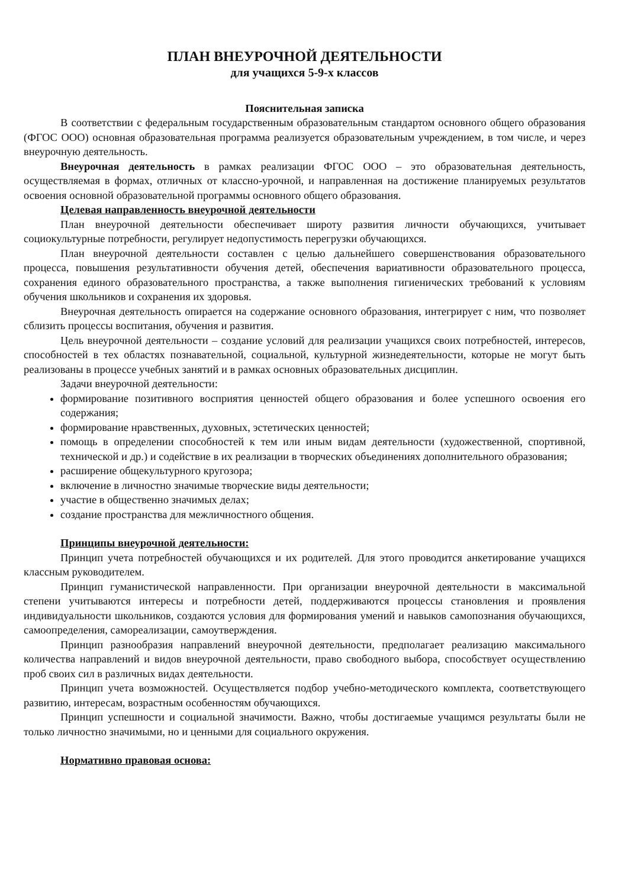ПЛАН ВНЕУРОЧНОЙ ДЕЯТЕЛЬНОСТИ
для учащихся 5-9-х классов
Пояснительная записка
В соответствии с федеральным государственным образовательным стандартом основного общего образования (ФГОС ООО) основная образовательная программа реализуется образовательным учреждением, в том числе, и через внеурочную деятельность.
Внеурочная деятельность в рамках реализации ФГОС ООО – это образовательная деятельность, осуществляемая в формах, отличных от классно-урочной, и направленная на достижение планируемых результатов освоения основной образовательной программы основного общего образования.
Целевая направленность внеурочной деятельности
План внеурочной деятельности обеспечивает широту развития личности обучающихся, учитывает социокультурные потребности, регулирует недопустимость перегрузки обучающихся.
План внеурочной деятельности составлен с целью дальнейшего совершенствования образовательного процесса, повышения результативности обучения детей, обеспечения вариативности образовательного процесса, сохранения единого образовательного пространства, а также выполнения гигиенических требований к условиям обучения школьников и сохранения их здоровья.
Внеурочная деятельность опирается на содержание основного образования, интегрирует с ним, что позволяет сблизить процессы воспитания, обучения и развития.
Цель внеурочной деятельности – создание условий для реализации учащихся своих потребностей, интересов, способностей в тех областях познавательной, социальной, культурной жизнедеятельности, которые не могут быть реализованы в процессе учебных занятий и в рамках основных образовательных дисциплин.
Задачи внеурочной деятельности:
формирование позитивного восприятия ценностей общего образования и более успешного освоения его содержания;
формирование нравственных, духовных, эстетических ценностей;
помощь в определении способностей к тем или иным видам деятельности (художественной, спортивной, технической и др.) и содействие в их реализации в творческих объединениях дополнительного образования;
расширение общекультурного кругозора;
включение в личностно значимые творческие виды деятельности;
участие в общественно значимых делах;
создание пространства для межличностного общения.
Принципы внеурочной деятельности:
Принцип учета потребностей обучающихся и их родителей. Для этого проводится анкетирование учащихся классным руководителем.
Принцип гуманистической направленности. При организации внеурочной деятельности в максимальной степени учитываются интересы и потребности детей, поддерживаются процессы становления и проявления индивидуальности школьников, создаются условия для формирования умений и навыков самопознания обучающихся, самоопределения, самореализации, самоутверждения.
Принцип разнообразия направлений внеурочной деятельности, предполагает реализацию максимального количества направлений и видов внеурочной деятельности, право свободного выбора, способствует осуществлению проб своих сил в различных видах деятельности.
Принцип учета возможностей. Осуществляется подбор учебно-методического комплекта, соответствующего развитию, интересам, возрастным особенностям обучающихся.
Принцип успешности и социальной значимости. Важно, чтобы достигаемые учащимся результаты были не только личностно значимыми, но и ценными для социального окружения.
Нормативно правовая основа: